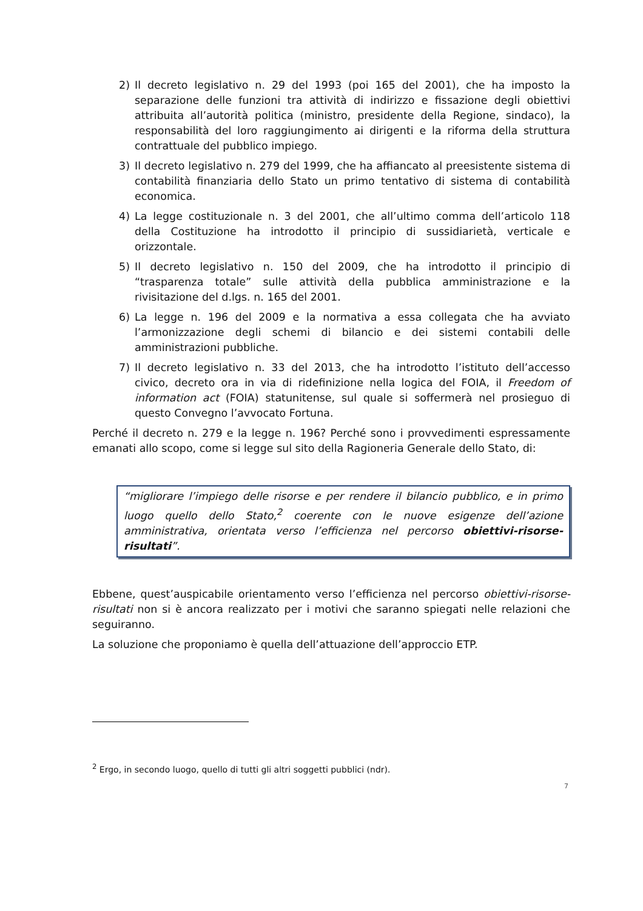2) Il decreto legislativo n. 29 del 1993 (poi 165 del 2001), che ha imposto la separazione delle funzioni tra attività di indirizzo e fissazione degli obiettivi attribuita all’autorità politica (ministro, presidente della Regione, sindaco), la responsabilità del loro raggiungimento ai dirigenti e la riforma della struttura contrattuale del pubblico impiego.
3) Il decreto legislativo n. 279 del 1999, che ha affiancato al preesistente sistema di contabilità finanziaria dello Stato un primo tentativo di sistema di contabilità economica.
4) La legge costituzionale n. 3 del 2001, che all’ultimo comma dell’articolo 118 della Costituzione ha introdotto il principio di sussidiarietà, verticale e orizzontale.
5) Il decreto legislativo n. 150 del 2009, che ha introdotto il principio di “trasparenza totale” sulle attività della pubblica amministrazione e la rivisitazione del d.lgs. n. 165 del 2001.
6) La legge n. 196 del 2009 e la normativa a essa collegata che ha avviato l’armonizzazione degli schemi di bilancio e dei sistemi contabili delle amministrazioni pubbliche.
7) Il decreto legislativo n. 33 del 2013, che ha introdotto l’istituto dell’accesso civico, decreto ora in via di ridefinizione nella logica del FOIA, il Freedom of information act (FOIA) statunitense, sul quale si soffermerà nel prosieguo di questo Convegno l’avvocato Fortuna.
Perché il decreto n. 279 e la legge n. 196? Perché sono i provvedimenti espressamente emanati allo scopo, come si legge sul sito della Ragioneria Generale dello Stato, di:
“migliorare l’impiego delle risorse e per rendere il bilancio pubblico, e in primo luogo quello dello Stato,<sup>2</sup> coerente con le nuove esigenze dell’azione amministrativa, orientata verso l’efficienza nel percorso obiettivi-risorse-risultati”.
Ebbene, quest’auspicabile orientamento verso l’efficienza nel percorso obiettivi-risorse-risultati non si è ancora realizzato per i motivi che saranno spiegati nelle relazioni che seguiranno.
La soluzione che proponiamo è quella dell’attuazione dell’approccio ETP.
<sup>2</sup> Ergo, in secondo luogo, quello di tutti gli altri soggetti pubblici (ndr).
7